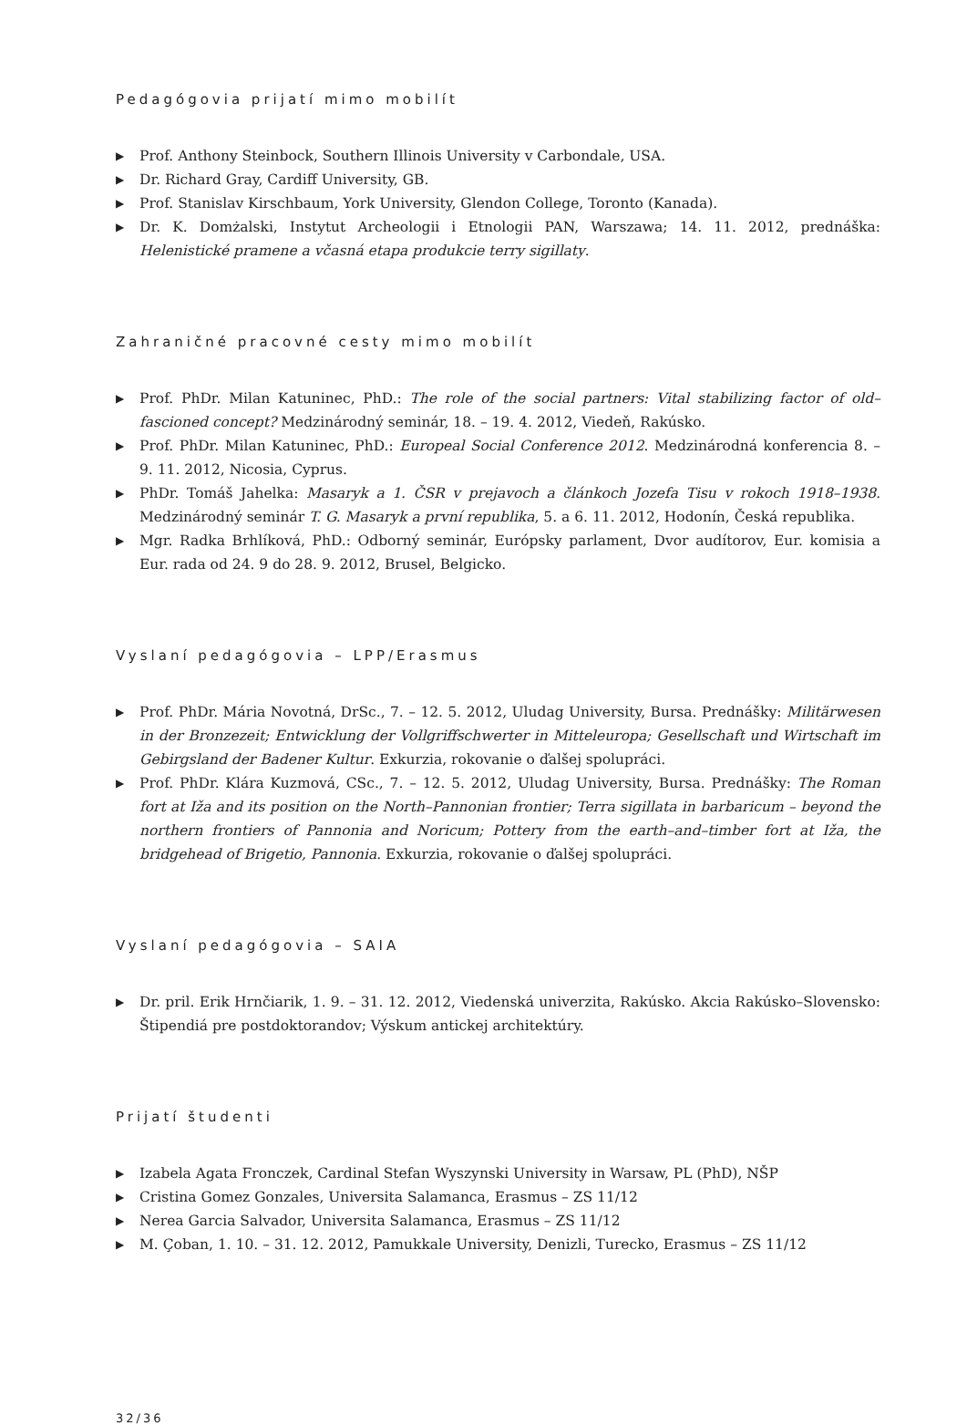Pedagógovia prijatí mimo mobilít
▶ Prof. Anthony Steinbock, Southern Illinois University v Carbondale, USA.
▶ Dr. Richard Gray, Cardiff University, GB.
▶ Prof. Stanislav Kirschbaum, York University, Glendon College, Toronto (Kanada).
▶ Dr. K. Domżalski, Instytut Archeologii i Etnologii PAN, Warszawa; 14. 11. 2012, prednáška: Helenistické pramene a včasná etapa produkcie terry sigillaty.
Zahraničné pracovné cesty mimo mobilít
▶ Prof. PhDr. Milan Katuninec, PhD.: The role of the social partners: Vital stabilizing factor of old–fascioned concept? Medzinárodný seminár, 18. – 19. 4. 2012, Viedeň, Rakúsko.
▶ Prof. PhDr. Milan Katuninec, PhD.: Europeal Social Conference 2012. Medzinárodná konferencia 8. – 9. 11. 2012, Nicosia, Cyprus.
▶ PhDr. Tomáš Jahelka: Masaryk a 1. ČSR v prejavoch a článkoch Jozefa Tisu v rokoch 1918–1938. Medzinárodný seminár T. G. Masaryk a první republika, 5. a 6. 11. 2012, Hodonín, Česká republika.
▶ Mgr. Radka Brhlíková, PhD.: Odborný seminár, Európsky parlament, Dvor audítorov, Eur. komisia a Eur. rada od 24. 9 do 28. 9. 2012, Brusel, Belgicko.
Vyslaní pedagógovia – LPP/Erasmus
▶ Prof. PhDr. Mária Novotná, DrSc., 7. – 12. 5. 2012, Uludag University, Bursa. Prednášky: Militärwesen in der Bronzezeit; Entwicklung der Vollgriffschwerter in Mitteleuropa; Gesellschaft und Wirtschaft im Gebirgsland der Badener Kultur. Exkurzia, rokovanie o ďalšej spolupráci.
▶ Prof. PhDr. Klára Kuzmová, CSc., 7. – 12. 5. 2012, Uludag University, Bursa. Prednášky: The Roman fort at Iža and its position on the North–Pannonian frontier; Terra sigillata in barbaricum – beyond the northern frontiers of Pannonia and Noricum; Pottery from the earth–and–timber fort at Iža, the bridgehead of Brigetio, Pannonia. Exkurzia, rokovanie o ďalšej spolupráci.
Vyslaní pedagógovia – SAIA
▶ Dr. pril. Erik Hrnčiarik, 1. 9. – 31. 12. 2012, Viedenská univerzita, Rakúsko. Akcia Rakúsko–Slovensko: Štipendiá pre postdoktorandov; Výskum antickej architektúry.
Prijatí študenti
▶ Izabela Agata Fronczek, Cardinal Stefan Wyszynski University in Warsaw, PL (PhD), NŠP
▶ Cristina Gomez Gonzales, Universita Salamanca, Erasmus – ZS 11/12
▶ Nerea Garcia Salvador, Universita Salamanca, Erasmus – ZS 11/12
▶ M. Çoban, 1. 10. – 31. 12. 2012, Pamukkale University, Denizli, Turecko, Erasmus – ZS 11/12
32/36